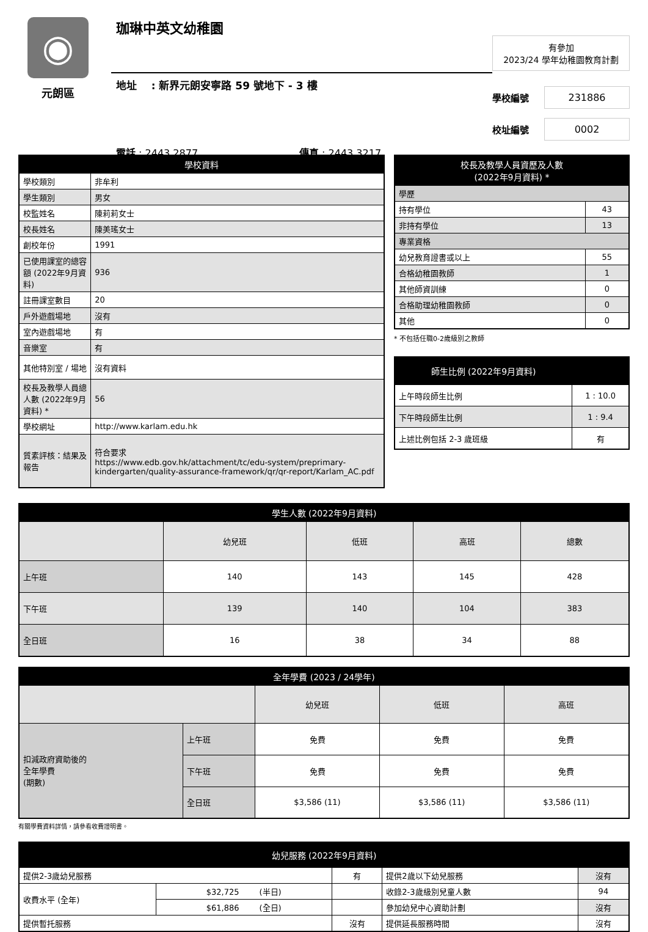◉
元朗區
珈琳中英文幼稚園
地址 : 新界元朗安寧路 59 號地下 - 3 樓
電話 : 2443 2877 傳真 : 2443 3217
有參加
2023/24 學年幼稚園教育計劃
學校編號
231886
校址編號
0002
| 學校資料 | |
| --- | --- |
| 學校類別 | 非牟利 |
| 學生類別 | 男女 |
| 校監姓名 | 陳莉莉女士 |
| 校長姓名 | 陳美瑤女士 |
| 創校年份 | 1991 |
| 已使用課室的總容額 (2022年9月資料) | 936 |
| 註冊課室數目 | 20 |
| 戶外遊戲場地 | 沒有 |
| 室內遊戲場地 | 有 |
| 音樂室 | 有 |
| 其他特別室 / 場地 | 沒有資料 |
| 校長及教學人員總人數 (2022年9月資料) * | 56 |
| 學校網址 | http://www.karlam.edu.hk |
| 質素評核：結果及報告 | 符合要求 https://www.edb.gov.hk/attachment/tc/edu-system/preprimary-kindergarten/quality-assurance-framework/qr/qr-report/Karlam_AC.pdf |
| 校長及教學人員資歷及人數 (2022年9月資料) * | |
| --- | --- |
| 學歷 | |
| 持有學位 | 43 |
| 非持有學位 | 13 |
| 專業資格 | |
| 幼兒教育證書或以上 | 55 |
| 合格幼稚園教師 | 1 |
| 其他師資訓練 | 0 |
| 合格助理幼稚園教師 | 0 |
| 其他 | 0 |
* 不包括任職0-2歲級別之教師
| 師生比例 (2022年9月資料) | |
| --- | --- |
| 上午時段師生比例 | 1 : 10.0 |
| 下午時段師生比例 | 1 : 9.4 |
| 上述比例包括 2-3 歲班級 | 有 |
| 學生人數 (2022年9月資料) | | | | |
| --- | --- | --- | --- | --- |
| | 幼兒班 | 低班 | 高班 | 總數 |
| 上午班 | 140 | 143 | 145 | 428 |
| 下午班 | 139 | 140 | 104 | 383 |
| 全日班 | 16 | 38 | 34 | 88 |
| 全年學費 (2023 / 24學年) | | | | |
| --- | --- | --- | --- | --- |
| | | 幼兒班 | 低班 | 高班 |
| 扣減政府資助後的 全年學費 (期數) | 上午班 | 免費 | 免費 | 免費 |
| | 下午班 | 免費 | 免費 | 免費 |
| | 全日班 | $3,586 (11) | $3,586 (11) | $3,586 (11) |
有關學費資料詳情，請參看收費證明書。
| 幼兒服務 (2022年9月資料) | | | | |
| --- | --- | --- | --- | --- |
| 提供2-3歲幼兒服務 | | 有 | 提供2歲以下幼兒服務 | 沒有 |
| 收費水平 (全年) | $32,725 (半日) | | 收錄2-3歲級別兒童人數 | 94 |
| | $61,886 (全日) | | 參加幼兒中心資助計劃 | 沒有 |
| 提供暫托服務 | | 沒有 | 提供延長服務時間 | 沒有 |